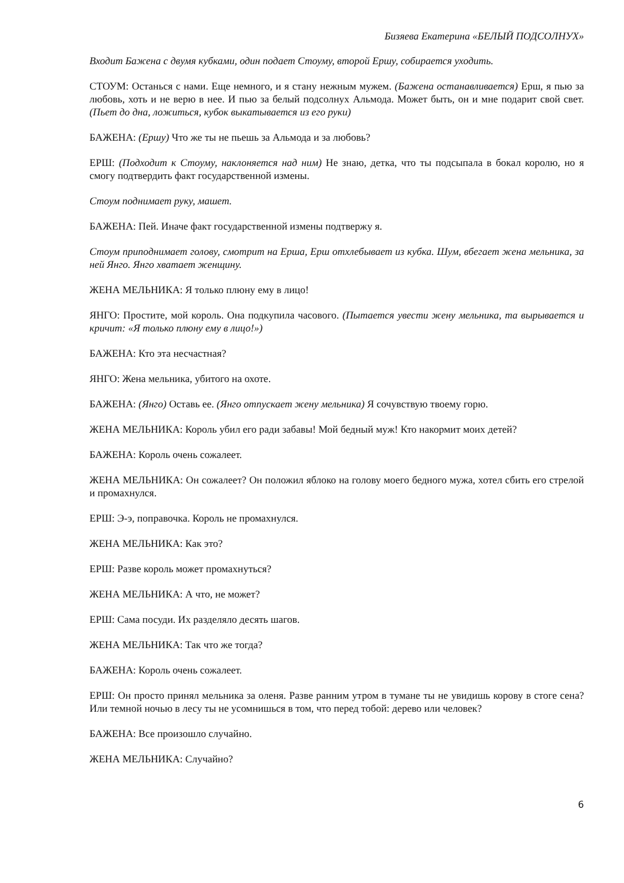Бизяева Екатерина «БЕЛЫЙ ПОДСОЛНУХ»
Входит Бажена с двумя кубками, один подает Стоуму, второй Ершу, собирается уходить.
СТОУМ: Останься с нами. Еще немного, и я стану нежным мужем. (Бажена останавливается) Ерш, я пью за любовь, хоть и не верю в нее. И пью за белый подсолнух Альмода. Может быть, он и мне подарит свой свет. (Пьет до дна, ложиться, кубок выкатывается из его руки)
БАЖЕНА: (Ершу) Что же ты не пьешь за Альмода и за любовь?
ЕРШ: (Подходит к Стоуму, наклоняется над ним) Не знаю, детка, что ты подсыпала в бокал королю, но я смогу подтвердить факт государственной измены.
Стоум поднимает руку, машет.
БАЖЕНА: Пей. Иначе факт государственной измены подтвержу я.
Стоум приподнимает голову, смотрит на Ерша, Ерш отхлебывает из кубка. Шум, вбегает жена мельника, за ней Янго. Янго хватает женщину.
ЖЕНА МЕЛЬНИКА: Я только плюну ему в лицо!
ЯНГО: Простите, мой король. Она подкупила часового. (Пытается увести жену мельника, та вырывается и кричит: «Я только плюну ему в лицо!»)
БАЖЕНА: Кто эта несчастная?
ЯНГО: Жена мельника, убитого на охоте.
БАЖЕНА: (Янго) Оставь ее. (Янго отпускает жену мельника) Я сочувствую твоему горю.
ЖЕНА МЕЛЬНИКА: Король убил его ради забавы! Мой бедный муж! Кто накормит моих детей?
БАЖЕНА: Король очень сожалеет.
ЖЕНА МЕЛЬНИКА: Он сожалеет? Он положил яблоко на голову моего бедного мужа, хотел сбить его стрелой и промахнулся.
ЕРШ: Э-э, поправочка. Король не промахнулся.
ЖЕНА МЕЛЬНИКА: Как это?
ЕРШ: Разве король может промахнуться?
ЖЕНА МЕЛЬНИКА: А что, не может?
ЕРШ: Сама посуди. Их разделяло десять шагов.
ЖЕНА МЕЛЬНИКА: Так что же тогда?
БАЖЕНА: Король очень сожалеет.
ЕРШ: Он просто принял мельника за оленя. Разве ранним утром в тумане ты не увидишь корову в стоге сена? Или темной ночью в лесу ты не усомнишься в том, что перед тобой: дерево или человек?
БАЖЕНА: Все произошло случайно.
ЖЕНА МЕЛЬНИКА: Случайно?
6